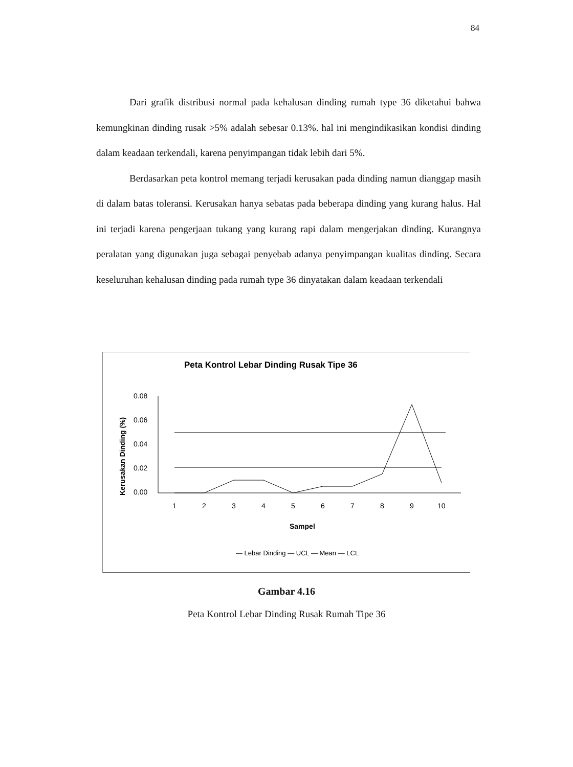84
Dari grafik distribusi normal pada kehalusan dinding rumah type 36 diketahui bahwa kemungkinan dinding rusak >5% adalah sebesar 0.13%. hal ini mengindikasikan kondisi dinding dalam keadaan terkendali, karena penyimpangan tidak lebih dari 5%.
Berdasarkan peta kontrol memang terjadi kerusakan pada dinding namun dianggap masih di dalam batas toleransi. Kerusakan hanya sebatas pada beberapa dinding yang kurang halus. Hal ini terjadi karena pengerjaan tukang yang kurang rapi dalam mengerjakan dinding. Kurangnya peralatan yang digunakan juga sebagai penyebab adanya penyimpangan kualitas dinding. Secara keseluruhan kehalusan dinding pada rumah type 36 dinyatakan dalam keadaan terkendali
Peta Kontrol Lebar Dinding Rusak Tipe 36
Kerusakan Dinding (%)
0.08
0.06
0.04
0.02
0.00
1
2
3
4
5
6
7
8
9
10
Sampel
— Lebar Dinding — UCL — Mean — LCL
Gambar 4.16
Peta Kontrol Lebar Dinding Rusak Rumah Tipe 36